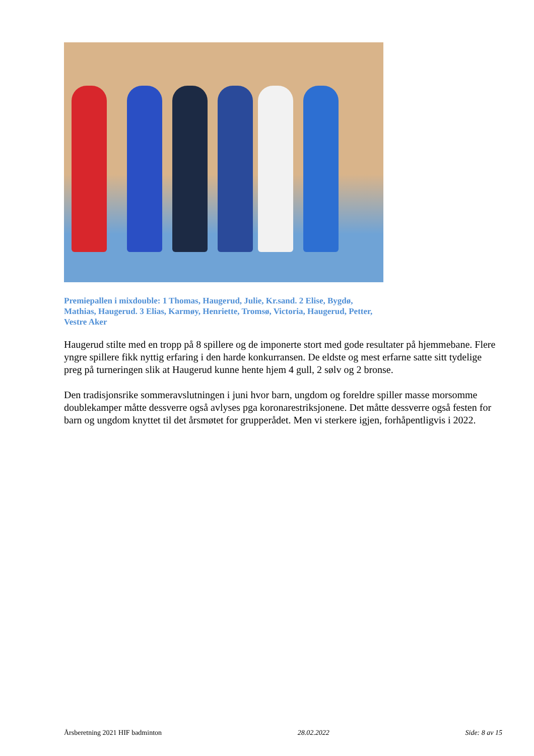Premiepallen i mixdouble: 1 Thomas, Haugerud, Julie, Kr.sand. 2 Elise, Bygdø, Mathias, Haugerud. 3 Elias, Karmøy, Henriette, Tromsø, Victoria, Haugerud, Petter, Vestre Aker
Haugerud stilte med en tropp på 8 spillere og de imponerte stort med gode resultater på hjemmebane. Flere yngre spillere fikk nyttig erfaring i den harde konkurransen. De eldste og mest erfarne satte sitt tydelige preg på turneringen slik at Haugerud kunne hente hjem 4 gull, 2 sølv og 2 bronse.
Den tradisjonsrike sommeravslutningen i juni hvor barn, ungdom og foreldre spiller masse morsomme doublekamper måtte dessverre også avlyses pga koronarestriksjonene. Det måtte dessverre også festen for barn og ungdom knyttet til det årsmøtet for grupperådet. Men vi sterkere igjen, forhåpentligvis i 2022.
Årsberetning 2021 HIF badminton 28.02.2022 Side: 8 av 15